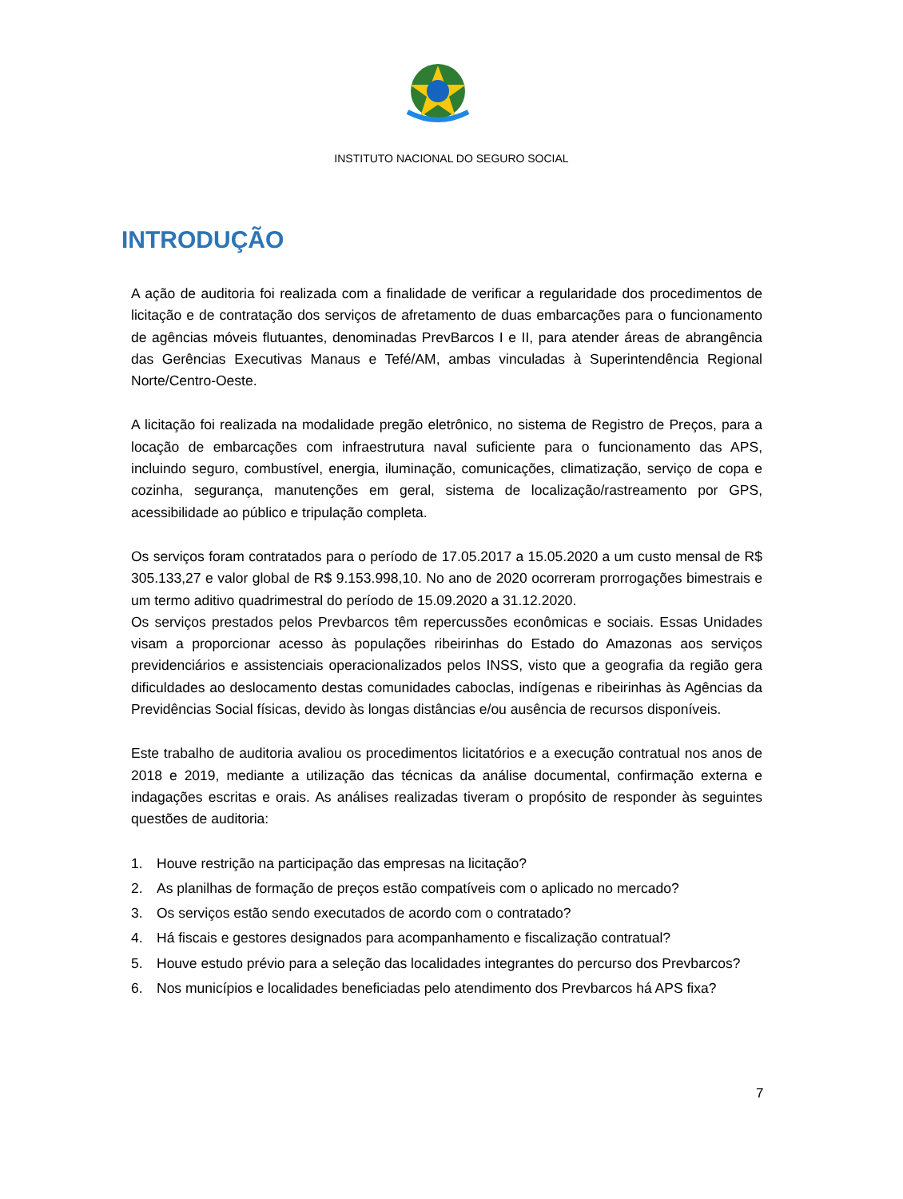INSTITUTO NACIONAL DO SEGURO SOCIAL
INTRODUÇÃO
A ação de auditoria foi realizada com a finalidade de verificar a regularidade dos procedimentos de licitação e de contratação dos serviços de afretamento de duas embarcações para o funcionamento de agências móveis flutuantes, denominadas PrevBarcos I e II, para atender áreas de abrangência das Gerências Executivas Manaus e Tefé/AM, ambas vinculadas à Superintendência Regional Norte/Centro-Oeste.
A licitação foi realizada na modalidade pregão eletrônico, no sistema de Registro de Preços, para a locação de embarcações com infraestrutura naval suficiente para o funcionamento das APS, incluindo seguro, combustível, energia, iluminação, comunicações, climatização, serviço de copa e cozinha, segurança, manutenções em geral, sistema de localização/rastreamento por GPS, acessibilidade ao público e tripulação completa.
Os serviços foram contratados para o período de 17.05.2017 a 15.05.2020 a um custo mensal de R$ 305.133,27 e valor global de R$ 9.153.998,10. No ano de 2020 ocorreram prorrogações bimestrais e um termo aditivo quadrimestral do período de 15.09.2020 a 31.12.2020.
Os serviços prestados pelos Prevbarcos têm repercussões econômicas e sociais. Essas Unidades visam a proporcionar acesso às populações ribeirinhas do Estado do Amazonas aos serviços previdenciários e assistenciais operacionalizados pelos INSS, visto que a geografia da região gera dificuldades ao deslocamento destas comunidades caboclas, indígenas e ribeirinhas às Agências da Previdências Social físicas, devido às longas distâncias e/ou ausência de recursos disponíveis.
Este trabalho de auditoria avaliou os procedimentos licitatórios e a execução contratual nos anos de 2018 e 2019, mediante a utilização das técnicas da análise documental, confirmação externa e indagações escritas e orais. As análises realizadas tiveram o propósito de responder às seguintes questões de auditoria:
1. Houve restrição na participação das empresas na licitação?
2. As planilhas de formação de preços estão compatíveis com o aplicado no mercado?
3. Os serviços estão sendo executados de acordo com o contratado?
4. Há fiscais e gestores designados para acompanhamento e fiscalização contratual?
5. Houve estudo prévio para a seleção das localidades integrantes do percurso dos Prevbarcos?
6. Nos municípios e localidades beneficiadas pelo atendimento dos Prevbarcos há APS fixa?
7